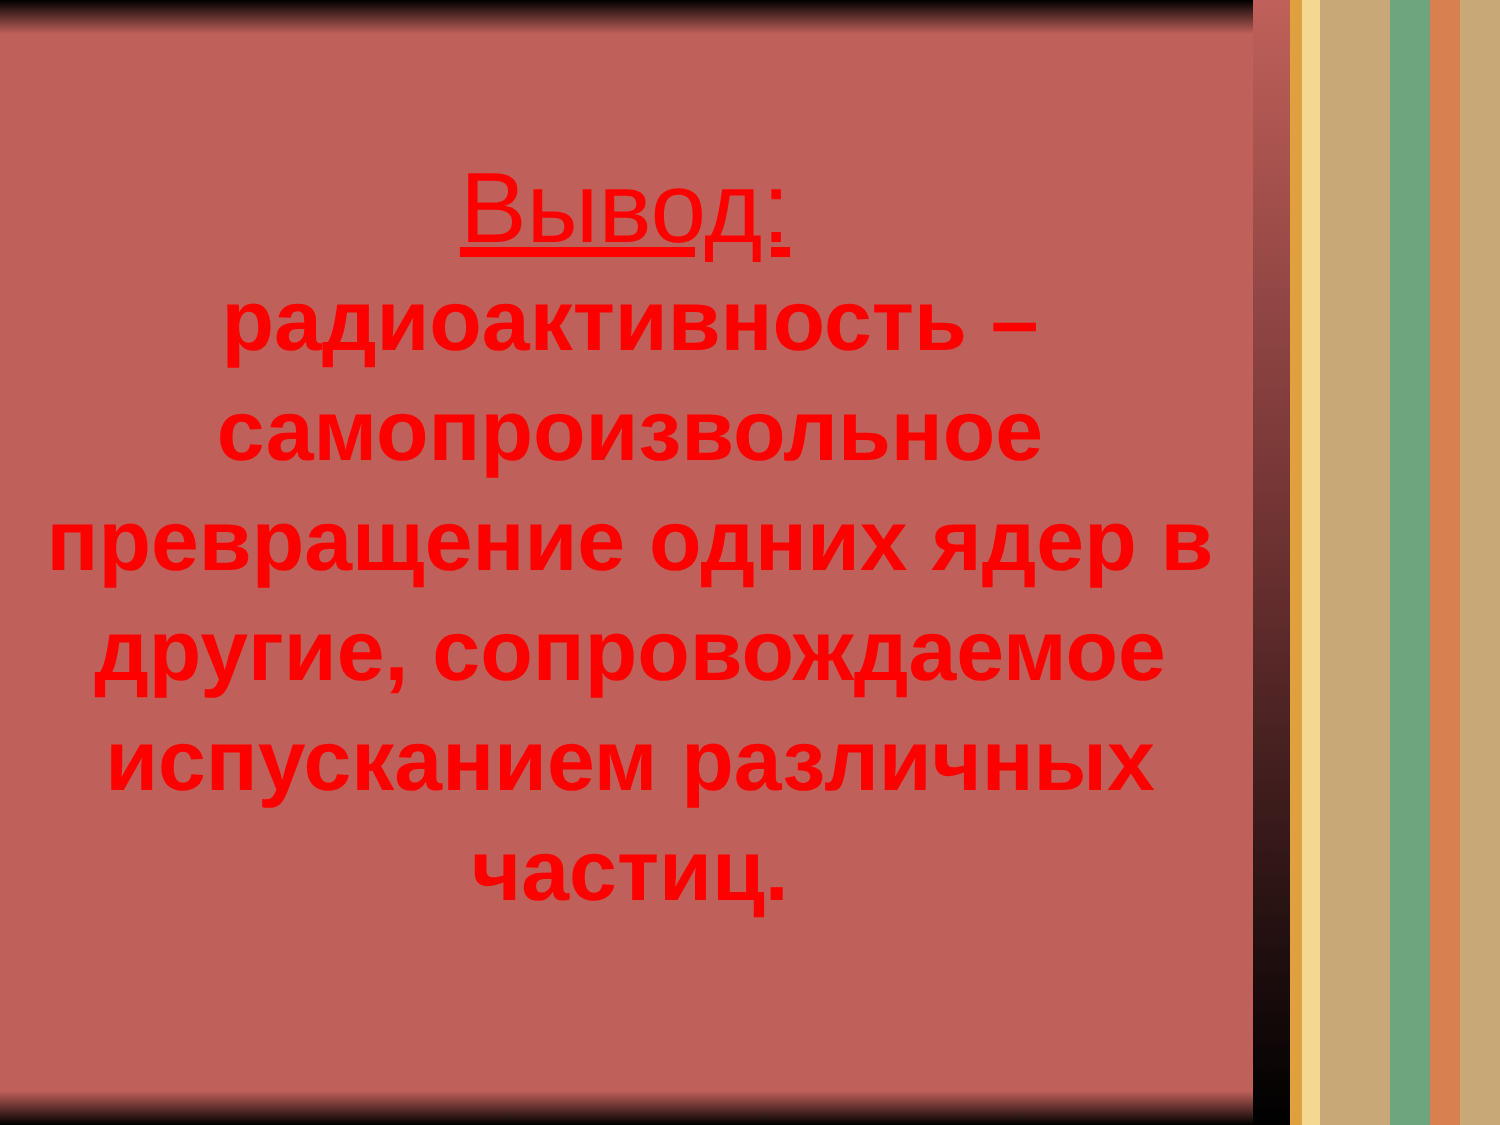Вывод:
радиоактивность – самопроизвольное превращение одних ядер в другие, сопровождаемое испусканием различных частиц.